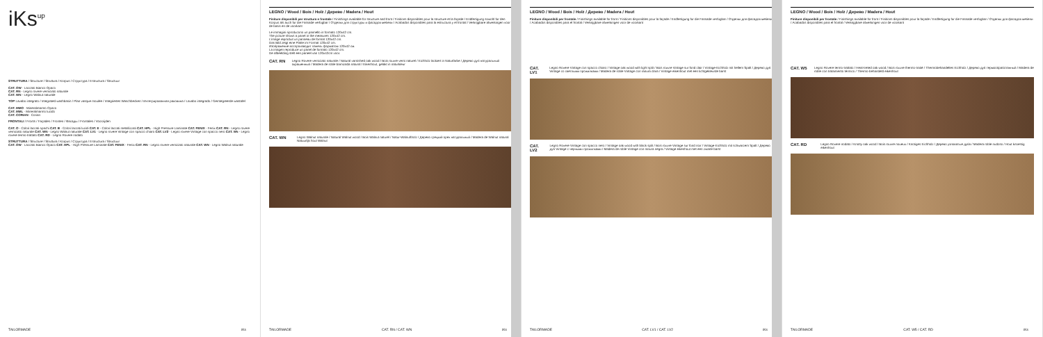iKs<sup>up</sup>
STRUTTURA / Structure / Struttura / Korpus / Структура / Estructura / Structuur
CAT. OW - Laccato Bianco Opaco
CAT. RN - Legno rovere verniciato naturale
CAT. WN - Legno Walnut naturale
TOP Lavabo integrato / Integrated washbasin / Plan vasque moulée / Integriertes Waschbecken / Интегрированная раковина / Lavabo integrado / Geïntegreerde wastafel
CAT. MMO - Mineralmarmo Opaco
CAT. MML - Mineralmarmo lucido
CAT. CORIAN - Corian
FRONTALI / Fronts / Façades / Fronten / Фасады / Frontales / Voorzijden
CAT. O - Colori laccati opachi CAT. B - Colori laccati lucidi CAT. E - Colori laccati metallizzati CAT. HPL - High Pressure Laminate CAT. FENIX - Fenix CAT. RN - Legno rovere verniciato naturale CAT. WN - Legno Walnut naturale CAT. LV1 - Legno rovere Vintage con spacco chiaro CAT. LV2 - Legno rovere Vintage con spacco nero CAT. W5 - Legno rovere termo-trattato CAT. RD - Legno Rovere nodato
STRUTTURA / Structure / Struttura / Korpus / Структура / Estructura / Structuur
CAT. OW - Laccato Bianco Opaco CAT. HPL - High Pressure Laminate CAT. FENIX - Fenix CAT. RN - Legno rovere verniciato naturale CAT. WN - Legno Walnut naturale
TAILORMADE iKs
LEGNO / Wood / Bois / Holz / Дерево / Madera / Hout
Finiture disponibili per struttura e frontale / Finishings available for structure and front / Finitions disponibles pour la structure et la façade / Endfertigung sowohl für den Korpus als auch für die Fassade verfügbar / Отделки для структуры и фасадов мебели / Acabados disponibles para la estructura y el frontal / Verkrijgbare afwerkingen voor de basis en de voorkant
Le immagini riproducono un pannello in formato 120x42 cm.
The picture shows a panel in the measures 120x42 cm.
L'image reproduit un panneau de format 120x42 cm.
Das Bild zeigt eine Platte im Format 120x42 cm.
Изображение воспроизводит панель форматом 120x42 см.
La imagen reproduce un panel de formato 120x42 cm.
De afbeelding stelt een paneel van 120x42cm voor.
CAT. RN Legno Rovere verniciato naturale / Natural varnished oak wood / Bois rouvre verni naturel / Eichholz lackiert in Naturfarbe / Дерево дуб натуральный окрашенный / Madera de roble barnizada natural / Eikenhout, gelakt in naturkleur
CAT. WN Legno Walnut naturale / Natural Walnut wood / Bois Walnut naturel / Natur-Walnußholz / Дерево грецкий орех натуральный / Madera de Walnut natural Natuurlijk hout Walnut
TAILORMADE CAT. RN / CAT. WN iKs
LEGNO / Wood / Bois / Holz / Дерево / Madera / Hout
Finiture disponibili per frontale / Finishings available for front / Finitions disponibles pour la façade / Endfertigung für die Fassade verfügbar / Отделки для фасадов мебели / Acabados disponibles para el frontal / Verkrijgbare afwerkingen voor de voorkant
CAT. LV1 Legno Rovere Vintage con spacco chiaro / Vintage oak wood with light split / Bois rouvre Vintage sur fond clair / Vintage-Eichholz mit hellem Spalt / Дерево дуб Vintage со светлыми прожилками / Madera de roble Vintage con ranura clara / Vintage eikenhout met een lichtgekleurde barst
CAT. LV2 Legno Rovere Vintage con spacco nero / Vintage oak wood with black split / Bois rouvre Vintage sur fond noir / Vintage-Eichholz mit schwarzem Spalt / Дерево дуб Vintage с черными прожилками / Madera de roble Vintage con ranura negra / Vintage eikenhout met een zwarte barst
TAILORMADE CAT. LV1 / CAT. LV2 iKs
LEGNO / Wood / Bois / Holz / Дерево / Madera / Hout
Finiture disponibili per frontale / Finishings available for front / Finitions disponibles pour la façade / Endfertigung für die Fassade verfügbar / Отделки для фасадов мебели / Acabados disponibles para el frontal / Verkrijgbare afwerkingen voor de voorkant
CAT. W5 Legno Rovere termo-trattato / Heat-treted oak wood / Bois rouvre thermo-traité / Thermobehandeltes Eichholz / Дерево дуб термообработанный / Madera de roble con tratamiento térmico / Thermo-behandeld eikenhout
CAT. RD Legno Rovere nodato / Knotty oak wood / Bois rouvre noueux / Knotiges Eichholz / Дерево узловатые дуба / Madera roble nudoso / Hout knoestig eikenhout
TAILORMADE CAT. W5 / CAT. RD iKs